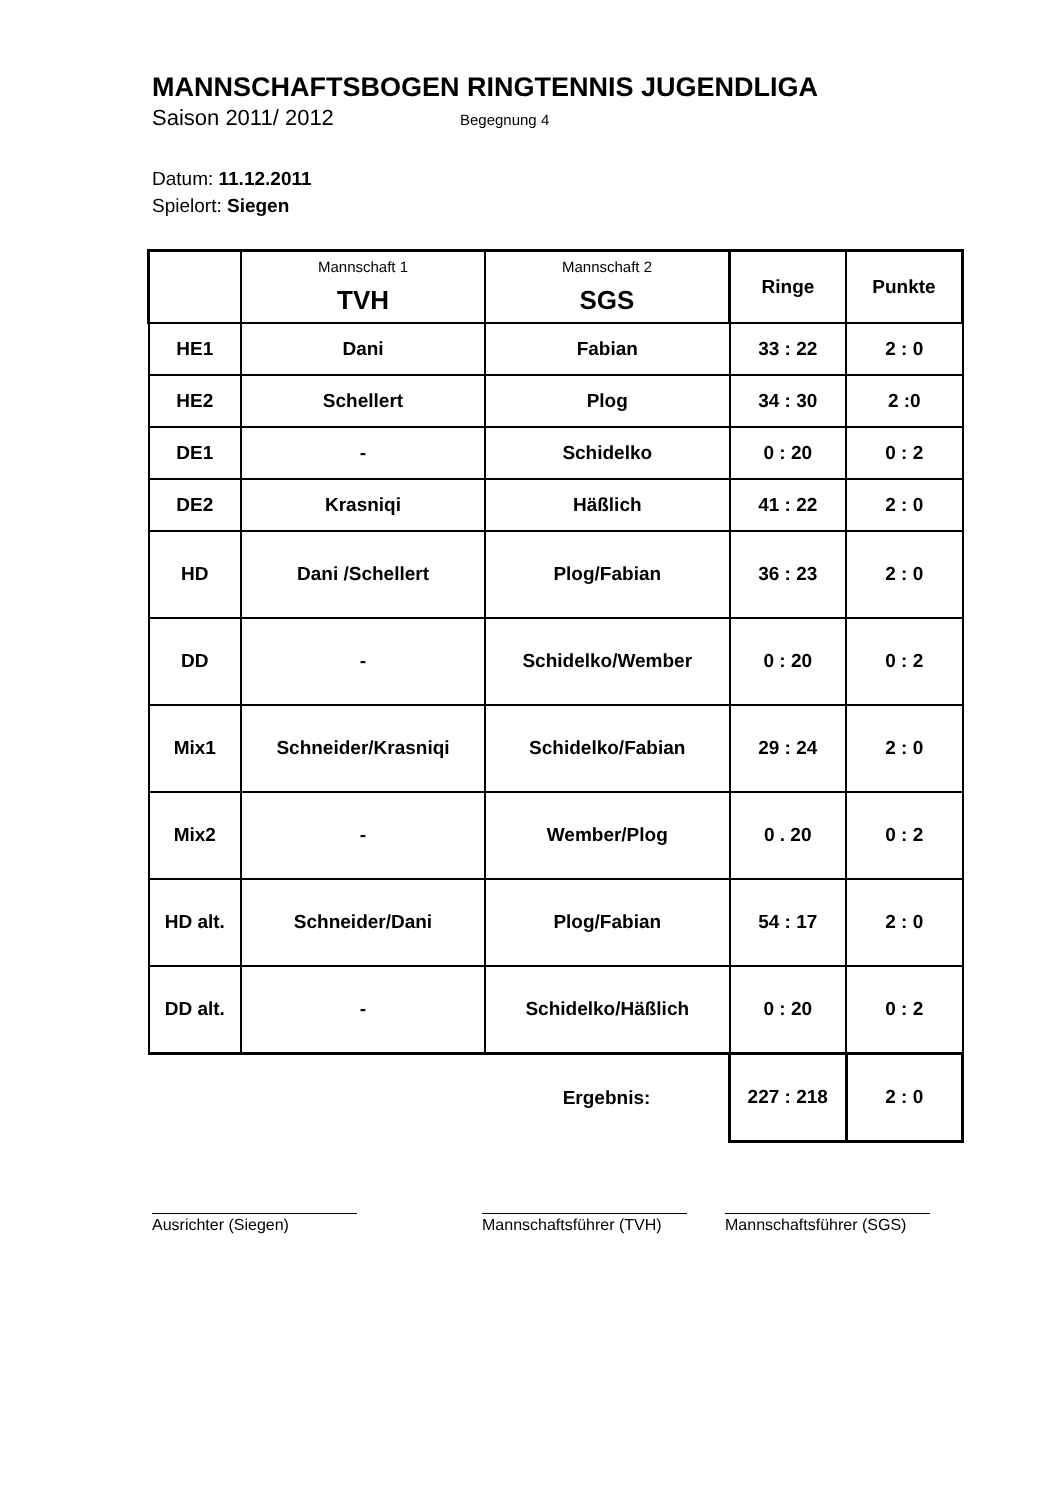MANNSCHAFTSBOGEN RINGTENNIS JUGENDLIGA
Saison 2011/ 2012 Begegnung 4
Datum: 11.12.2011
Spielort: Siegen
| | Mannschaft 1 TVH | Mannschaft 2 SGS | Ringe | Punkte |
| --- | --- | --- | --- | --- |
| HE1 | Dani | Fabian | 33 : 22 | 2 : 0 |
| HE2 | Schellert | Plog | 34 : 30 | 2 :0 |
| DE1 | - | Schidelko | 0 : 20 | 0 : 2 |
| DE2 | Krasniqi | Häßlich | 41 : 22 | 2 : 0 |
| HD | Dani /Schellert | Plog/Fabian | 36 : 23 | 2 : 0 |
| DD | - | Schidelko/Wember | 0 : 20 | 0 : 2 |
| Mix1 | Schneider/Krasniqi | Schidelko/Fabian | 29 : 24 | 2 : 0 |
| Mix2 | - | Wember/Plog | 0 . 20 | 0 : 2 |
| HD alt. | Schneider/Dani | Plog/Fabian | 54 : 17 | 2 : 0 |
| DD alt. | - | Schidelko/Häßlich | 0 : 20 | 0 : 2 |
| | | Ergebnis: | 227 : 218 | 2 : 0 |
Ausrichter (Siegen) Mannschaftsführer (TVH)
Mannschaftsführer (SGS)